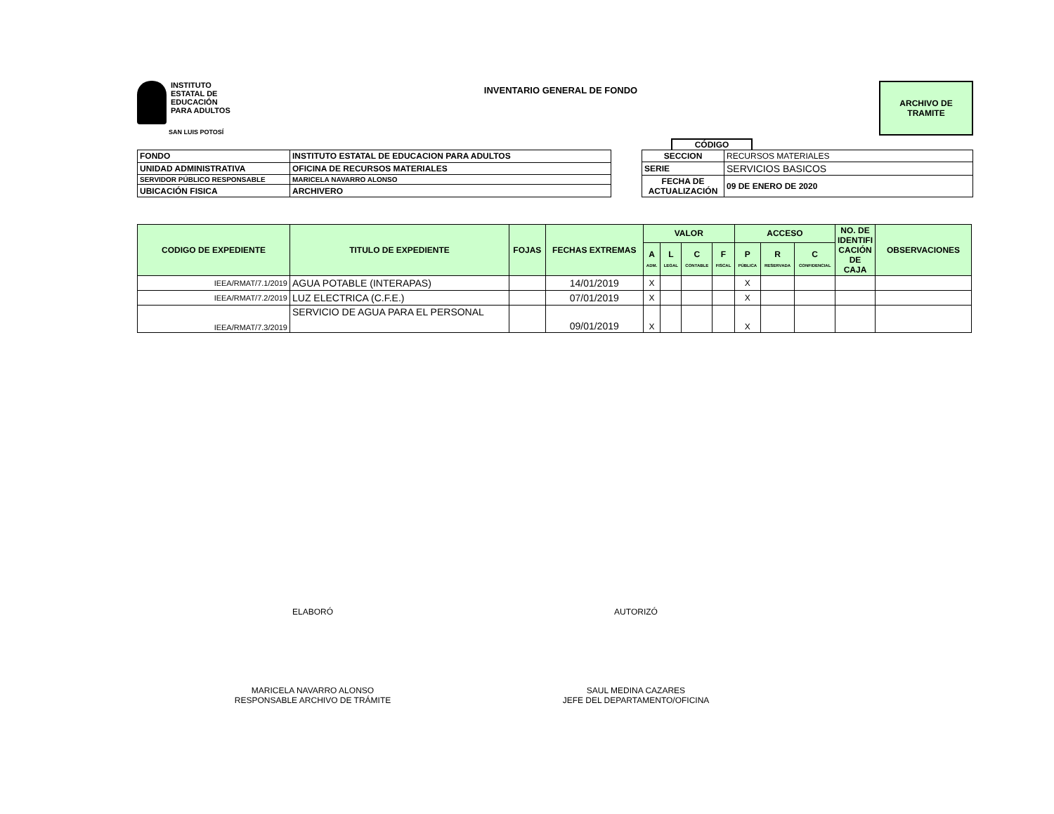INSTITUTO
ESTATAL DE
EDUCACIÓN
PARA ADULTOS
SAN LUIS POTOSÍ
INVENTARIO GENERAL DE FONDO
ARCHIVO DE
TRAMITE
CÓDIGO
| FONDO | INSTITUTO ESTATAL DE EDUCACION PARA ADULTOS |
| UNIDAD ADMINISTRATIVA | OFICINA DE RECURSOS MATERIALES |
| SERVIDOR PÚBLICO RESPONSABLE | MARICELA NAVARRO ALONSO |
| UBICACIÓN FISICA | ARCHIVERO |
| SECCION | RECURSOS MATERIALES |
| SERIE | SERVICIOS BASICOS |
| FECHA DE ACTUALIZACIÓN | 09 DE ENERO DE 2020 |
| CODIGO DE EXPEDIENTE | TITULO DE EXPEDIENTE | FOJAS | FECHAS EXTREMAS | VALOR | | | | ACCESO | | | NO. DE IDENTIFI CACIÓN DE CAJA | OBSERVACIONES |
| --- | --- | --- | --- | --- | --- | --- | --- | --- | --- | --- | --- | --- |
| | | | | A ADM. | L LEGAL | C CONTABLE | F FISCAL | P PÚBLICA | R RESERVADA | C CONFIDENCIAL | | |
| IEEA/RMAT/7.1/2019 | AGUA POTABLE (INTERAPAS) | | 14/01/2019 | X | | | | X | | | | |
| IEEA/RMAT/7.2/2019 | LUZ ELECTRICA (C.F.E.) | | 07/01/2019 | X | | | | X | | | | |
| IEEA/RMAT/7.3/2019 | SERVICIO DE AGUA PARA EL PERSONAL | | 09/01/2019 | X | | | | X | | | | |
ELABORÓ
MARICELA NAVARRO ALONSO
RESPONSABLE ARCHIVO DE TRÁMITE
AUTORIZÓ
SAUL MEDINA CAZARES
JEFE DEL DEPARTAMENTO/OFICINA